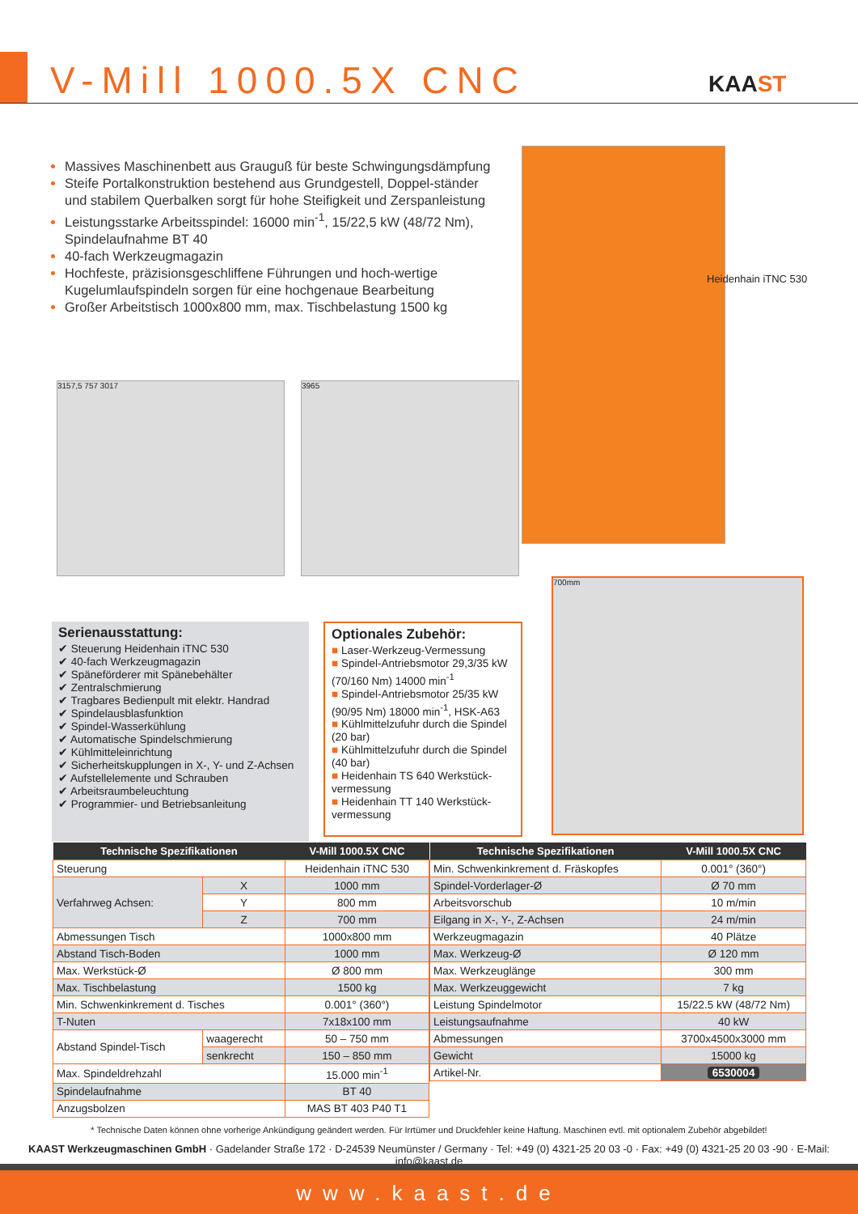V-Mill 1000.5X CNC KAAST
Massives Maschinenbett aus Grauguß für beste Schwingungsdämpfung
Steife Portalkonstruktion bestehend aus Grundgestell, Doppel-ständer und stabilem Querbalken sorgt für hohe Steifigkeit und Zerspanleistung
Leistungsstarke Arbeitsspindel: 16000 min<sup>-1</sup>, 15/22,5 kW (48/72 Nm), Spindelaufnahme BT 40
40-fach Werkzeugmagazin
Hochfeste, präzisionsgeschliffene Führungen und hoch-wertige Kugelumlaufspindeln sorgen für eine hochgenaue Bearbeitung
Großer Arbeitstisch 1000x800 mm, max. Tischbelastung 1500 kg
Heidenhain iTNC 530
3157,5 757 3017 3965
700mm
Serienausstattung:
✔ Steuerung Heidenhain iTNC 530
✔ 40-fach Werkzeugmagazin
✔ Späneförderer mit Spänebehälter
✔ Zentralschmierung
✔ Tragbares Bedienpult mit elektr. Handrad
✔ Spindelausblasfunktion
✔ Spindel-Wasserkühlung
✔ Automatische Spindelschmierung
✔ Kühlmitteleinrichtung
✔ Sicherheitskupplungen in X-, Y- und Z-Achsen
✔ Aufstellelemente und Schrauben
✔ Arbeitsraumbeleuchtung
✔ Programmier- und Betriebsanleitung
Optionales Zubehör:
■ Laser-Werkzeug-Vermessung
■ Spindel-Antriebsmotor 29,3/35 kW (70/160 Nm) 14000 min<sup>-1</sup>
■ Spindel-Antriebsmotor 25/35 kW (90/95 Nm) 18000 min<sup>-1</sup>, HSK-A63
■ Kühlmittelzufuhr durch die Spindel (20 bar)
■ Kühlmittelzufuhr durch die Spindel (40 bar)
■ Heidenhain TS 640 Werkstück-vermessung
■ Heidenhain TT 140 Werkstück-vermessung
| Technische Spezifikationen | | V-Mill 1000.5X CNC |
| --- | --- | --- |
| Steuerung | | Heidenhain iTNC 530 |
| Verfahrweg Achsen: | X | 1000 mm |
| | Y | 800 mm |
| | Z | 700 mm |
| Abmessungen Tisch | | 1000x800 mm |
| Abstand Tisch-Boden | | 1000 mm |
| Max. Werkstück-Ø | | Ø 800 mm |
| Max. Tischbelastung | | 1500 kg |
| Min. Schwenkinkrement d. Tisches | | 0.001° (360°) |
| T-Nuten | | 7x18x100 mm |
| Abstand Spindel-Tisch | waagerecht | 50 – 750 mm |
| | senkrecht | 150 – 850 mm |
| Max. Spindeldrehzahl | | 15.000 min<sup>-1</sup> |
| Spindelaufnahme | | BT 40 |
| Anzugsbolzen | | MAS BT 403 P40 T1 |
| Technische Spezifikationen | V-Mill 1000.5X CNC |
| --- | --- |
| Min. Schwenkinkrement d. Fräskopfes | 0.001° (360°) |
| Spindel-Vorderlager-Ø | Ø 70 mm |
| Arbeitsvorschub | 10 m/min |
| Eilgang in X-, Y-, Z-Achsen | 24 m/min |
| Werkzeugmagazin | 40 Plätze |
| Max. Werkzeug-Ø | Ø 120 mm |
| Max. Werkzeuglänge | 300 mm |
| Max. Werkzeuggewicht | 7 kg |
| Leistung Spindelmotor | 15/22.5 kW (48/72 Nm) |
| Leistungsaufnahme | 40 kW |
| Abmessungen | 3700x4500x3000 mm |
| Gewicht | 15000 kg |
| Artikel-Nr. | 6530004 |
* Technische Daten können ohne vorherige Ankündigung geändert werden. Für Irrtümer und Druckfehler keine Haftung. Maschinen evtl. mit optionalem Zubehör abgebildet!
KAAST Werkzeugmaschinen GmbH · Gadelander Straße 172 · D-24539 Neumünster / Germany · Tel: +49 (0) 4321-25 20 03 -0 · Fax: +49 (0) 4321-25 20 03 -90 · E-Mail: info@kaast.de
www.kaast.de